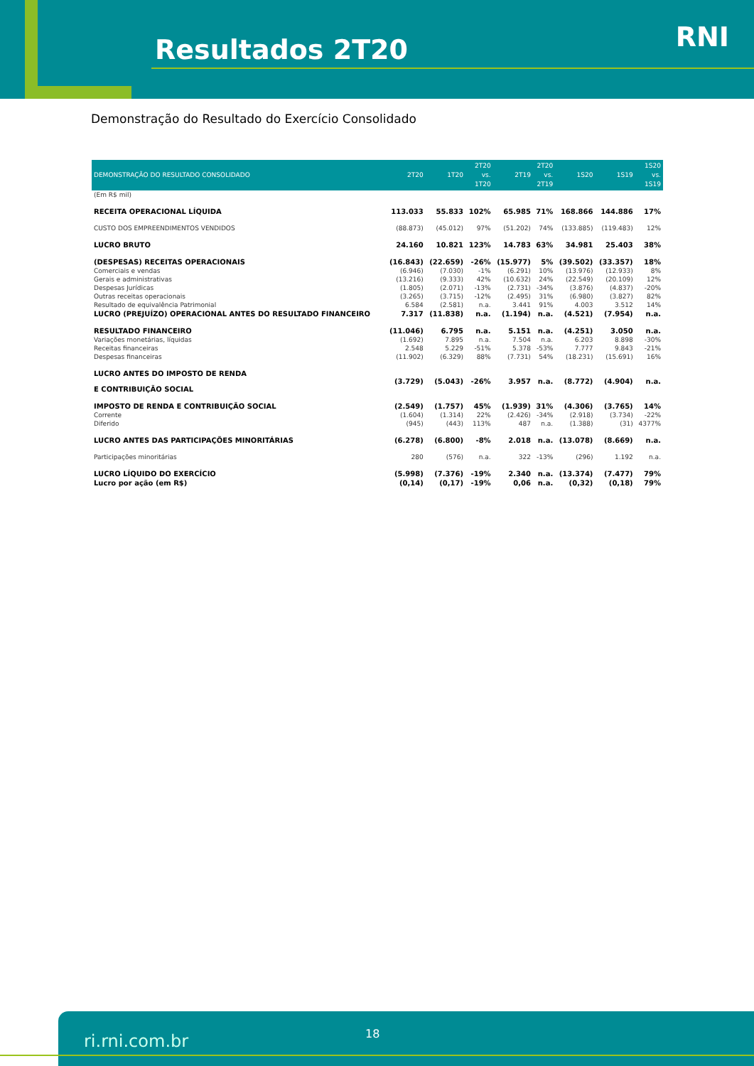Resultados 2T20 RNI
Demonstração do Resultado do Exercício Consolidado
| DEMONSTRAÇÃO DO RESULTADO CONSOLIDADO | 2T20 | 1T20 | 2T20 vs. 1T20 | 2T19 | 2T20 vs. 2T19 | 1S20 | 1S19 | 1S20 vs. 1S19 |
| --- | --- | --- | --- | --- | --- | --- | --- | --- |
| (Em R$ mil) | | | | | | | | |
| RECEITA OPERACIONAL LÍQUIDA | 113.033 | 55.833 | 102% | 65.985 | 71% | 168.866 | 144.886 | 17% |
| CUSTO DOS EMPREENDIMENTOS VENDIDOS | (88.873) | (45.012) | 97% | (51.202) | 74% | (133.885) | (119.483) | 12% |
| LUCRO BRUTO | 24.160 | 10.821 | 123% | 14.783 | 63% | 34.981 | 25.403 | 38% |
| (DESPESAS) RECEITAS OPERACIONAIS | (16.843) | (22.659) | -26% | (15.977) | 5% | (39.502) | (33.357) | 18% |
| Comerciais e vendas | (6.946) | (7.030) | -1% | (6.291) | 10% | (13.976) | (12.933) | 8% |
| Gerais e administrativas | (13.216) | (9.333) | 42% | (10.632) | 24% | (22.549) | (20.109) | 12% |
| Despesas Jurídicas | (1.805) | (2.071) | -13% | (2.731) | -34% | (3.876) | (4.837) | -20% |
| Outras receitas operacionais | (3.265) | (3.715) | -12% | (2.495) | 31% | (6.980) | (3.827) | 82% |
| Resultado de equivalência Patrimonial | 6.584 | (2.581) | n.a. | 3.441 | 91% | 4.003 | 3.512 | 14% |
| LUCRO (PREJUÍZO) OPERACIONAL ANTES DO RESULTADO FINANCEIRO | 7.317 | (11.838) | n.a. | (1.194) | n.a. | (4.521) | (7.954) | n.a. |
| RESULTADO FINANCEIRO | (11.046) | 6.795 | n.a. | 5.151 | n.a. | (4.251) | 3.050 | n.a. |
| Variações monetárias, líquidas | (1.692) | 7.895 | n.a. | 7.504 | n.a. | 6.203 | 8.898 | -30% |
| Receitas financeiras | 2.548 | 5.229 | -51% | 5.378 | -53% | 7.777 | 9.843 | -21% |
| Despesas financeiras | (11.902) | (6.329) | 88% | (7.731) | 54% | (18.231) | (15.691) | 16% |
| LUCRO ANTES DO IMPOSTO DE RENDA E CONTRIBUIÇÃO SOCIAL | (3.729) | (5.043) | -26% | 3.957 | n.a. | (8.772) | (4.904) | n.a. |
| IMPOSTO DE RENDA E CONTRIBUIÇÃO SOCIAL | (2.549) | (1.757) | 45% | (1.939) | 31% | (4.306) | (3.765) | 14% |
| Corrente | (1.604) | (1.314) | 22% | (2.426) | -34% | (2.918) | (3.734) | -22% |
| Diferido | (945) | (443) | 113% | 487 | n.a. | (1.388) | (31) | 4377% |
| LUCRO ANTES DAS PARTICIPAÇÕES MINORITÁRIAS | (6.278) | (6.800) | -8% | 2.018 | n.a. | (13.078) | (8.669) | n.a. |
| Participações minoritárias | 280 | (576) | n.a. | 322 | -13% | (296) | 1.192 | n.a. |
| LUCRO LÍQUIDO DO EXERCÍCIO | (5.998) | (7.376) | -19% | 2.340 | n.a. | (13.374) | (7.477) | 79% |
| Lucro por ação (em R$) | (0,14) | (0,17) | -19% | 0,06 | n.a. | (0,32) | (0,18) | 79% |
ri.rni.com.br 18